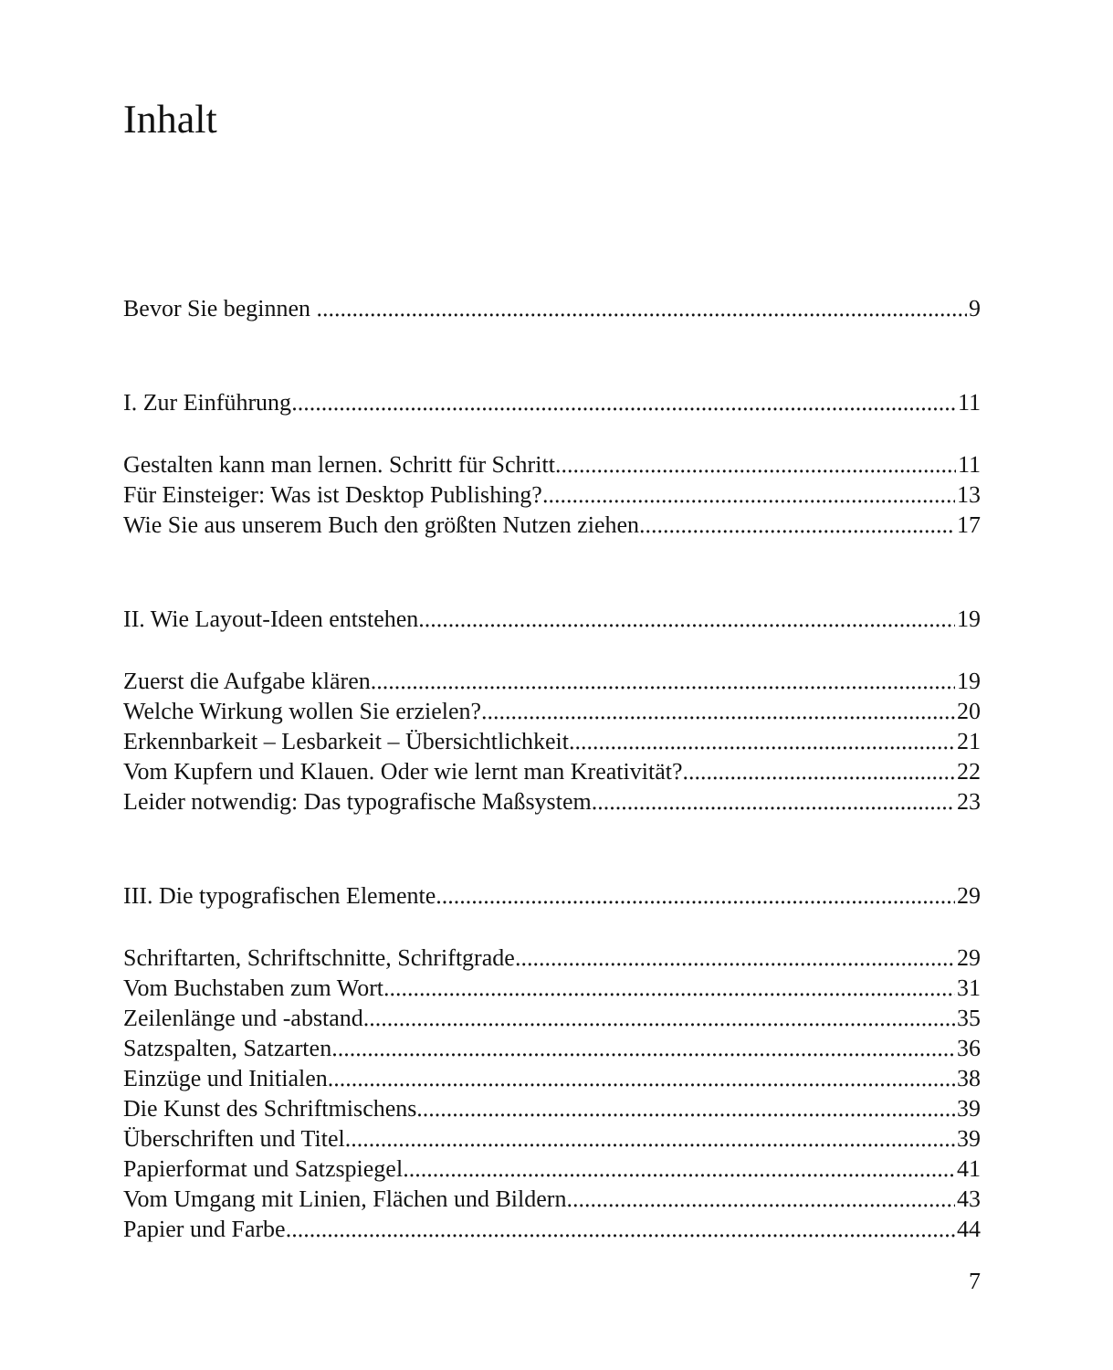Inhalt
Bevor Sie beginnen ... 9
I. Zur Einführung 11
Gestalten kann man lernen. Schritt für Schritt 11
Für Einsteiger: Was ist Desktop Publishing? 13
Wie Sie aus unserem Buch den größten Nutzen ziehen 17
II. Wie Layout-Ideen entstehen 19
Zuerst die Aufgabe klären 19
Welche Wirkung wollen Sie erzielen? 20
Erkennbarkeit – Lesbarkeit – Übersichtlichkeit 21
Vom Kupfern und Klauen. Oder wie lernt man Kreativität? 22
Leider notwendig: Das typografische Maßsystem 23
III. Die typografischen Elemente 29
Schriftarten, Schriftschnitte, Schriftgrade 29
Vom Buchstaben zum Wort 31
Zeilenlänge und -abstand 35
Satzspalten, Satzarten 36
Einzüge und Initialen 38
Die Kunst des Schriftmischens 39
Überschriften und Titel 39
Papierformat und Satzspiegel 41
Vom Umgang mit Linien, Flächen und Bildern 43
Papier und Farbe 44
7